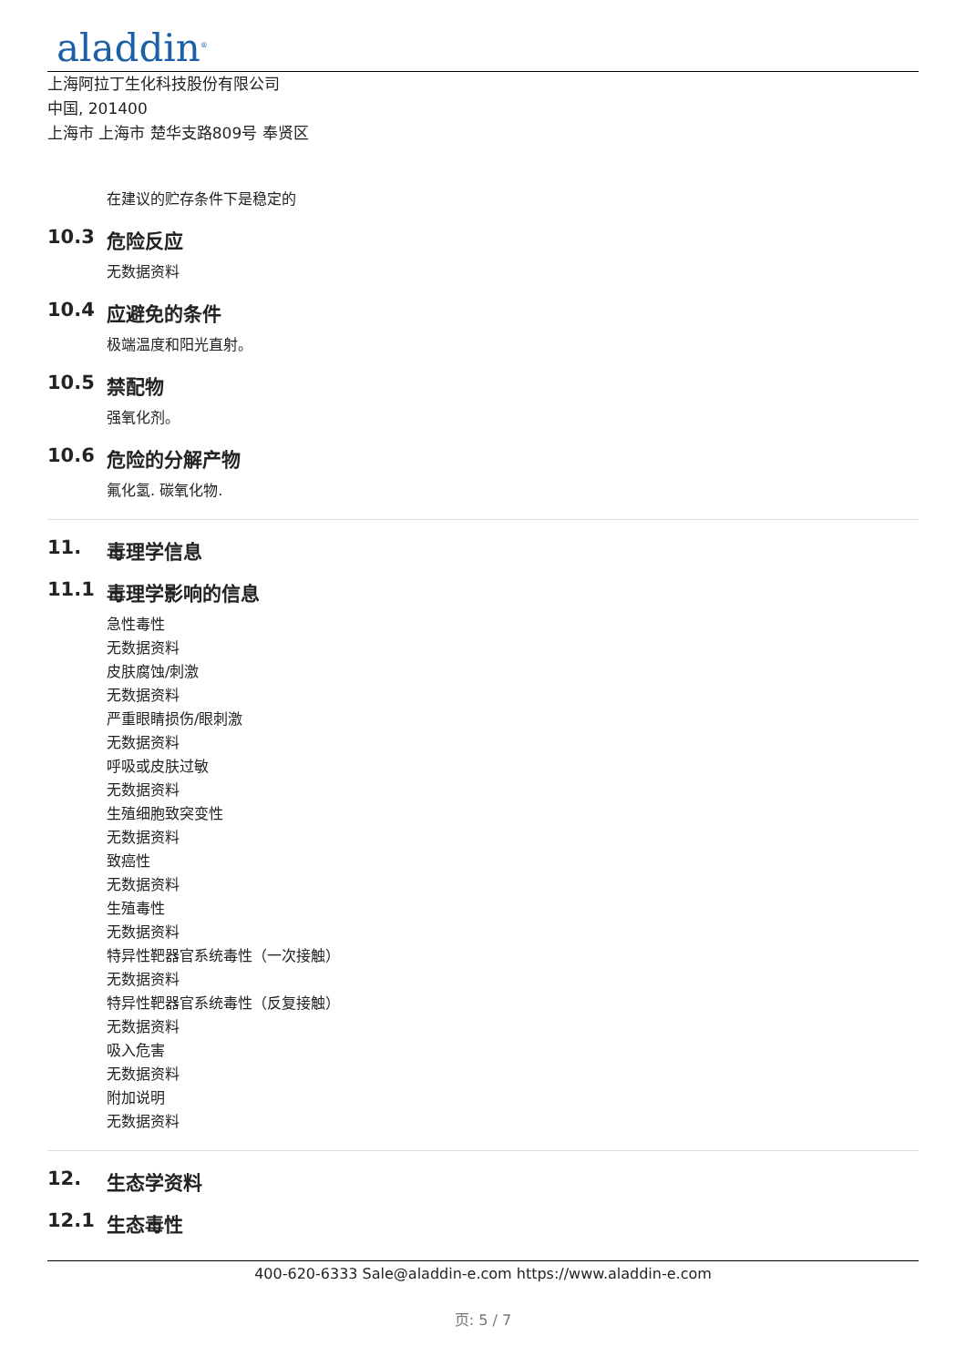aladdin<sup>®</sup>
上海阿拉丁生化科技股份有限公司
中国, 201400
上海市 上海市 楚华支路809号 奉贤区
在建议的贮存条件下是稳定的
10.3 危险反应
无数据资料
10.4 应避免的条件
极端温度和阳光直射。
10.5 禁配物
强氧化剂。
10.6 危险的分解产物
氟化氢. 碳氧化物.
11. 毒理学信息
11.1 毒理学影响的信息
急性毒性
无数据资料
皮肤腐蚀/刺激
无数据资料
严重眼睛损伤/眼刺激
无数据资料
呼吸或皮肤过敏
无数据资料
生殖细胞致突变性
无数据资料
致癌性
无数据资料
生殖毒性
无数据资料
特异性靶器官系统毒性（一次接触）
无数据资料
特异性靶器官系统毒性（反复接触）
无数据资料
吸入危害
无数据资料
附加说明
无数据资料
12. 生态学资料
12.1 生态毒性
400-620-6333 Sale@aladdin-e.com https://www.aladdin-e.com
页: 5 / 7